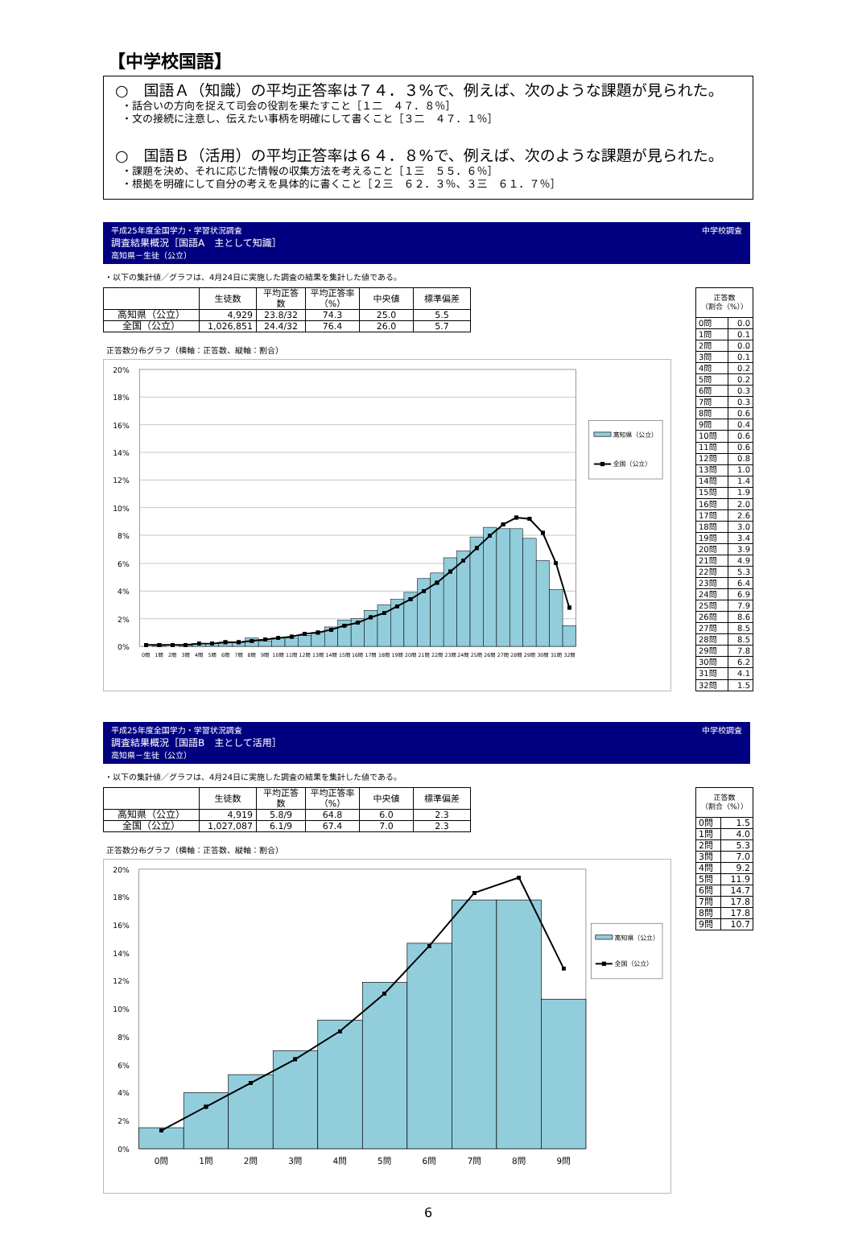【中学校国語】
○　国語Ａ（知識）の平均正答率は７４．３%で、例えば、次のような課題が見られた。
・話合いの方向を捉えて司会の役割を果たすこと［１二　４７．８％］
・文の接続に注意し、伝えたい事柄を明確にして書くこと［３二　４７．１％］
○　国語Ｂ（活用）の平均正答率は６４．８%で、例えば、次のような課題が見られた。
・課題を決め、それに応じた情報の収集方法を考えること［１三　５５．６％］
・根拠を明確にして自分の考えを具体的に書くこと［２三　６２．３％、３三　６１．７％］
平成25年度全国学力・学習状況調査
調査結果概況［国語A　主として知識］
高知県－生徒（公立）
中学校調査
・以下の集計値／グラフは、4月24日に実施した調査の結果を集計した値である。
| | 生徒数 | 平均正答数 | 平均正答率（%） | 中央値 | 標準偏差 |
| --- | --- | --- | --- | --- | --- |
| 高知県（公立） | 4,929 | 23.8/32 | 74.3 | 25.0 | 5.5 |
| 全国（公立） | 1,026,851 | 24.4/32 | 76.4 | 26.0 | 5.7 |
正答数分布グラフ（横軸：正答数、縦軸：割合）
20%
18%
16%
14%
12%
10%
8%
6%
4%
2%
0%
0問
1問
2問
3問
4問
5問
6問
7問
8問
9問
10問
11問
12問
13問
14問
15問
16問
17問
18問
19問
20問
21問
22問
23問
24問
25問
26問
27問
28問
29問
30問
31問
32問
高知県（公立）
全国（公立）
| 正答数 （割合（%）） | |
| --- | --- |
| 0問 | 0.0 |
| 1問 | 0.1 |
| 2問 | 0.0 |
| 3問 | 0.1 |
| 4問 | 0.2 |
| 5問 | 0.2 |
| 6問 | 0.3 |
| 7問 | 0.3 |
| 8問 | 0.6 |
| 9問 | 0.4 |
| 10問 | 0.6 |
| 11問 | 0.6 |
| 12問 | 0.8 |
| 13問 | 1.0 |
| 14問 | 1.4 |
| 15問 | 1.9 |
| 16問 | 2.0 |
| 17問 | 2.6 |
| 18問 | 3.0 |
| 19問 | 3.4 |
| 20問 | 3.9 |
| 21問 | 4.9 |
| 22問 | 5.3 |
| 23問 | 6.4 |
| 24問 | 6.9 |
| 25問 | 7.9 |
| 26問 | 8.6 |
| 27問 | 8.5 |
| 28問 | 8.5 |
| 29問 | 7.8 |
| 30問 | 6.2 |
| 31問 | 4.1 |
| 32問 | 1.5 |
平成25年度全国学力・学習状況調査
調査結果概況［国語B　主として活用］
高知県－生徒（公立）
中学校調査
・以下の集計値／グラフは、4月24日に実施した調査の結果を集計した値である。
| | 生徒数 | 平均正答数 | 平均正答率（%） | 中央値 | 標準偏差 |
| --- | --- | --- | --- | --- | --- |
| 高知県（公立） | 4,919 | 5.8/9 | 64.8 | 6.0 | 2.3 |
| 全国（公立） | 1,027,087 | 6.1/9 | 67.4 | 7.0 | 2.3 |
正答数分布グラフ（横軸：正答数、縦軸：割合）
20%
18%
16%
14%
12%
10%
8%
6%
4%
2%
0%
0問
1問
2問
3問
4問
5問
6問
7問
8問
9問
高知県（公立）
全国（公立）
| 正答数 （割合（%）） | |
| --- | --- |
| 0問 | 1.5 |
| 1問 | 4.0 |
| 2問 | 5.3 |
| 3問 | 7.0 |
| 4問 | 9.2 |
| 5問 | 11.9 |
| 6問 | 14.7 |
| 7問 | 17.8 |
| 8問 | 17.8 |
| 9問 | 10.7 |
6